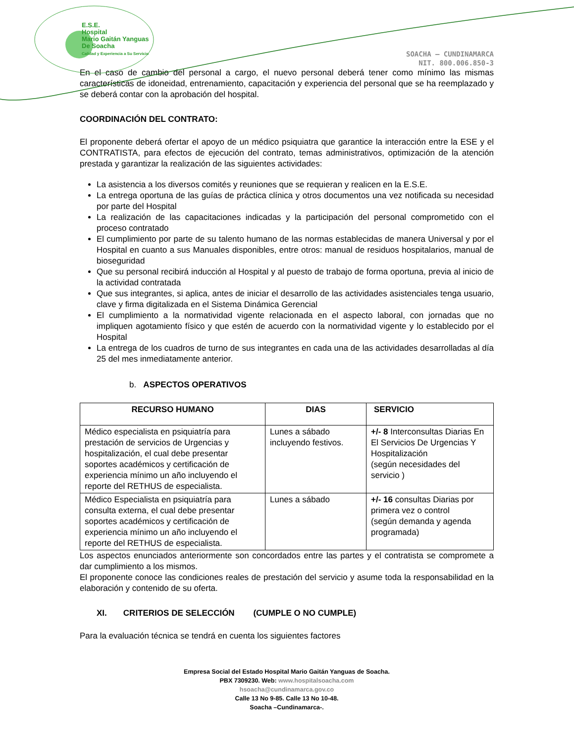E.S.E.
Hospital
Mario Gaitán Yanguas
De Soacha
Calidad y Experiencia a Su Servicio
SOACHA – CUNDINAMARCA
NIT. 800.006.850-3
En el caso de cambio del personal a cargo, el nuevo personal deberá tener como mínimo las mismas características de idoneidad, entrenamiento, capacitación y experiencia del personal que se ha reemplazado y se deberá contar con la aprobación del hospital.
COORDINACIÓN DEL CONTRATO:
El proponente deberá ofertar el apoyo de un médico psiquiatra que garantice la interacción entre la ESE y el CONTRATISTA, para efectos de ejecución del contrato, temas administrativos, optimización de la atención prestada y garantizar la realización de las siguientes actividades:
La asistencia a los diversos comités y reuniones que se requieran y realicen en la E.S.E.
La entrega oportuna de las guías de práctica clínica y otros documentos una vez notificada su necesidad por parte del Hospital
La realización de las capacitaciones indicadas y la participación del personal comprometido con el proceso contratado
El cumplimiento por parte de su talento humano de las normas establecidas de manera Universal y por el Hospital en cuanto a sus Manuales disponibles, entre otros: manual de residuos hospitalarios, manual de bioseguridad
Que su personal recibirá inducción al Hospital y al puesto de trabajo de forma oportuna, previa al inicio de la actividad contratada
Que sus integrantes, si aplica, antes de iniciar el desarrollo de las actividades asistenciales tenga usuario, clave y firma digitalizada en el Sistema Dinámica Gerencial
El cumplimiento a la normatividad vigente relacionada en el aspecto laboral, con jornadas que no impliquen agotamiento físico y que estén de acuerdo con la normatividad vigente y lo establecido por el Hospital
La entrega de los cuadros de turno de sus integrantes en cada una de las actividades desarrolladas al día 25 del mes inmediatamente anterior.
b. ASPECTOS OPERATIVOS
| RECURSO HUMANO | DIAS | SERVICIO |
| --- | --- | --- |
| Médico especialista en psiquiatría para prestación de servicios de Urgencias y hospitalización, el cual debe presentar soportes académicos y certificación de experiencia mínimo un año incluyendo el reporte del RETHUS de especialista. | Lunes a sábado incluyendo festivos. | +/- 8 Interconsultas Diarias En El Servicios De Urgencias Y Hospitalización (según necesidades del servicio ) |
| Médico Especialista en psiquiatría para consulta externa, el cual debe presentar soportes académicos y certificación de experiencia mínimo un año incluyendo el reporte del RETHUS de especialista. | Lunes a sábado | +/- 16 consultas Diarias por primera vez o control (según demanda y agenda programada) |
Los aspectos enunciados anteriormente son concordados entre las partes y el contratista se compromete a dar cumplimiento a los mismos.
El proponente conoce las condiciones reales de prestación del servicio y asume toda la responsabilidad en la elaboración y contenido de su oferta.
XI. CRITERIOS DE SELECCIÓN (CUMPLE O NO CUMPLE)
Para la evaluación técnica se tendrá en cuenta los siguientes factores
Empresa Social del Estado Hospital Mario Gaitán Yanguas de Soacha.
PBX 7309230. Web: www.hospitalsoacha.com
hsoacha@cundinamarca.gov.co
Calle 13 No 9-85. Calle 13 No 10-48.
Soacha –Cundinamarca-.